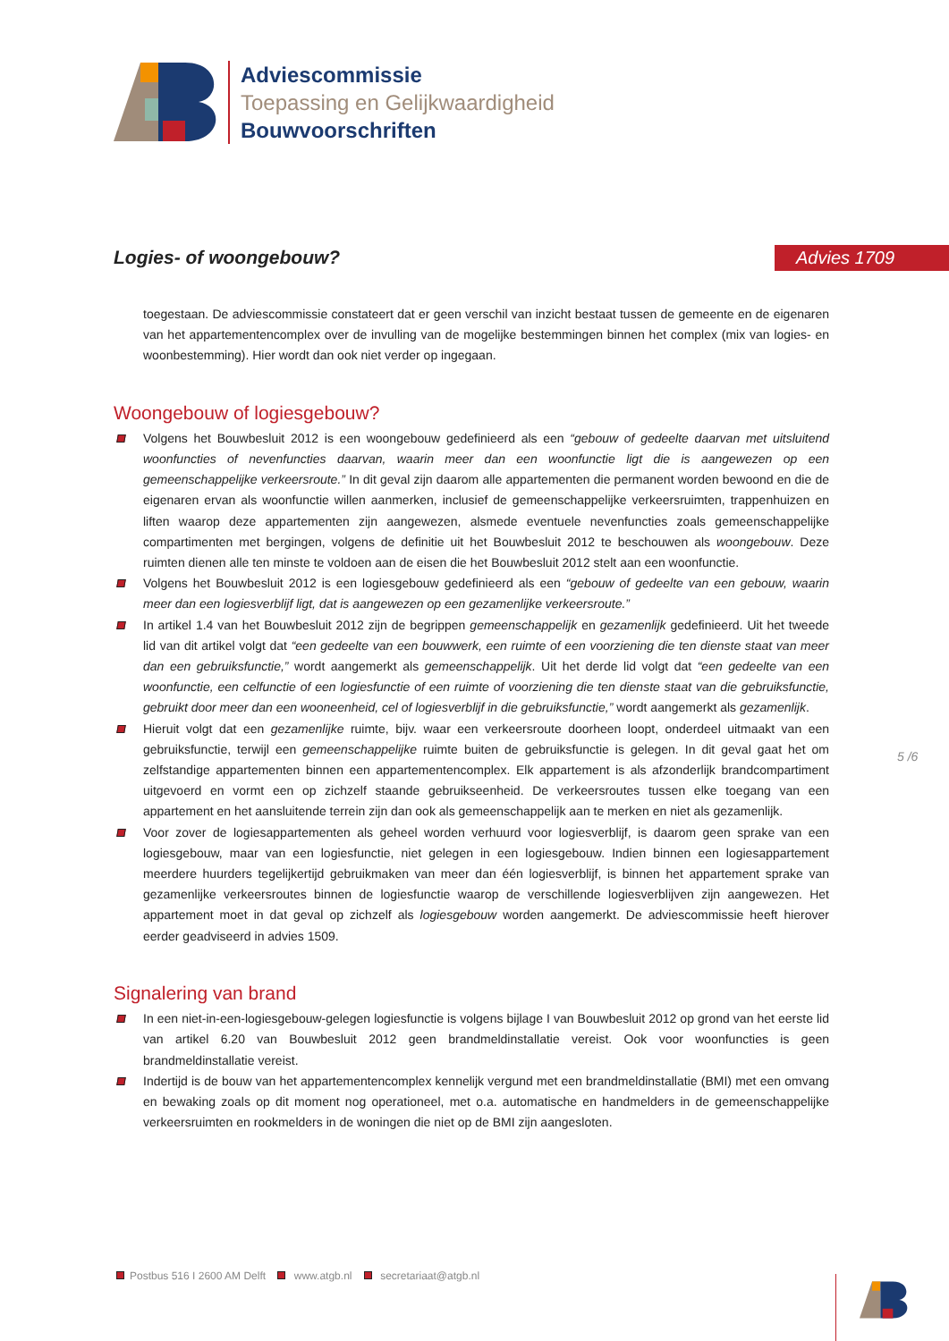Adviescommissie
Toepassing en Gelijkwaardigheid
Bouwvoorschriften
Logies- of woongebouw? Advies 1709
toegestaan. De adviescommissie constateert dat er geen verschil van inzicht bestaat tussen de gemeente en de eigenaren van het appartementencomplex over de invulling van de mogelijke bestemmingen binnen het complex (mix van logies- en woonbestemming). Hier wordt dan ook niet verder op ingegaan.
Woongebouw of logiesgebouw?
Volgens het Bouwbesluit 2012 is een woongebouw gedefinieerd als een “gebouw of gedeelte daarvan met uitsluitend woonfuncties of nevenfuncties daarvan, waarin meer dan een woonfunctie ligt die is aangewezen op een gemeenschappelijke verkeersroute.” In dit geval zijn daarom alle appartementen die permanent worden bewoond en die de eigenaren ervan als woonfunctie willen aanmerken, inclusief de gemeenschappelijke verkeersruimten, trappenhuizen en liften waarop deze appartementen zijn aangewezen, alsmede eventuele nevenfuncties zoals gemeenschappelijke compartimenten met bergingen, volgens de definitie uit het Bouwbesluit 2012 te beschouwen als woongebouw. Deze ruimten dienen alle ten minste te voldoen aan de eisen die het Bouwbesluit 2012 stelt aan een woonfunctie.
Volgens het Bouwbesluit 2012 is een logiesgebouw gedefinieerd als een “gebouw of gedeelte van een gebouw, waarin meer dan een logiesverblijf ligt, dat is aangewezen op een gezamenlijke verkeersroute.”
In artikel 1.4 van het Bouwbesluit 2012 zijn de begrippen gemeenschappelijk en gezamenlijk gedefinieerd. Uit het tweede lid van dit artikel volgt dat “een gedeelte van een bouwwerk, een ruimte of een voorziening die ten dienste staat van meer dan een gebruiksfunctie,” wordt aangemerkt als gemeenschappelijk. Uit het derde lid volgt dat “een gedeelte van een woonfunctie, een celfunctie of een logiesfunctie of een ruimte of voorziening die ten dienste staat van die gebruiksfunctie, gebruikt door meer dan een wooneenheid, cel of logiesverblijf in die gebruiksfunctie,” wordt aangemerkt als gezamenlijk.
Hieruit volgt dat een gezamenlijke ruimte, bijv. waar een verkeersroute doorheen loopt, onderdeel uitmaakt van een gebruiksfunctie, terwijl een gemeenschappelijke ruimte buiten de gebruiksfunctie is gelegen. In dit geval gaat het om zelfstandige appartementen binnen een appartementencomplex. Elk appartement is als afzonderlijk brandcompartiment uitgevoerd en vormt een op zichzelf staande gebruikseenheid. De verkeersroutes tussen elke toegang van een appartement en het aansluitende terrein zijn dan ook als gemeenschappelijk aan te merken en niet als gezamenlijk.
Voor zover de logiesappartementen als geheel worden verhuurd voor logiesverblijf, is daarom geen sprake van een logiesgebouw, maar van een logiesfunctie, niet gelegen in een logiesgebouw. Indien binnen een logiesappartement meerdere huurders tegelijkertijd gebruikmaken van meer dan één logiesverblijf, is binnen het appartement sprake van gezamenlijke verkeersroutes binnen de logiesfunctie waarop de verschillende logiesverblijven zijn aangewezen. Het appartement moet in dat geval op zichzelf als logiesgebouw worden aangemerkt. De adviescommissie heeft hierover eerder geadviseerd in advies 1509.
Signalering van brand
In een niet-in-een-logiesgebouw-gelegen logiesfunctie is volgens bijlage I van Bouwbesluit 2012 op grond van het eerste lid van artikel 6.20 van Bouwbesluit 2012 geen brandmeldinstallatie vereist. Ook voor woonfuncties is geen brandmeldinstallatie vereist.
Indertijd is de bouw van het appartementencomplex kennelijk vergund met een brandmeldinstallatie (BMI) met een omvang en bewaking zoals op dit moment nog operationeel, met o.a. automatische en handmelders in de gemeenschappelijke verkeersruimten en rookmelders in de woningen die niet op de BMI zijn aangesloten.
5 /6
Postbus 516 I 2600 AM Delft www.atgb.nl secretariaat@atgb.nl